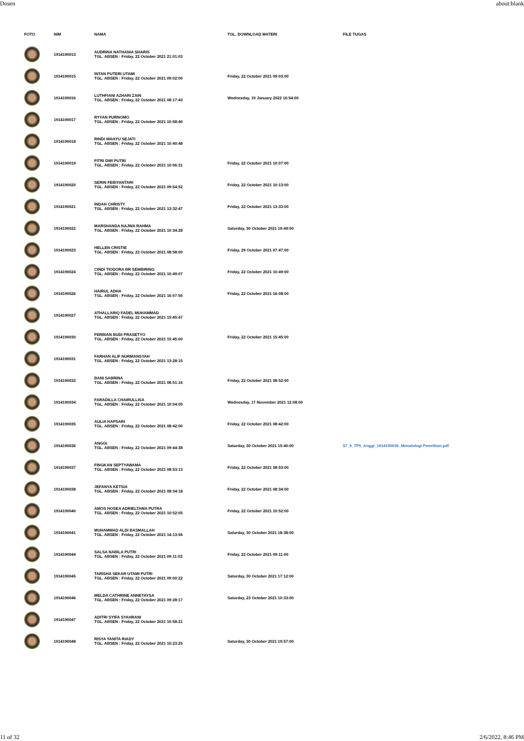Dosen about:blank
| FOTO | NIM | NAMA | TGL. DOWNLOAD MATERI | FILE TUGAS |
| --- | --- | --- | --- | --- |
| | 1914190013 | AUDRINA NATHANIA SHARIS TGL. ABSEN : Friday, 22 October 2021 21:01:03 | | |
| | 1914190015 | INTAN PUTERI UTAMI TGL. ABSEN : Friday, 22 October 2021 09:02:00 | Friday, 22 October 2021 09:03:00 | |
| | 1914190016 | LUTHFIANI AZHARI ZAIN TGL. ABSEN : Friday, 22 October 2021 08:17:43 | Wednesday, 19 January 2022 16:54:00 | |
| | 1914190017 | RYYAN PURNOMO TGL. ABSEN : Friday, 22 October 2021 10:58:40 | | |
| | 1914190018 | RINDI WAHYU SEJATI TGL. ABSEN : Friday, 22 October 2021 10:40:48 | | |
| | 1914190019 | FITRI DWI PUTRI TGL. ABSEN : Friday, 22 October 2021 10:06:31 | Friday, 22 October 2021 10:07:00 | |
| | 1914190020 | SERIN FEBIYANTARI TGL. ABSEN : Friday, 22 October 2021 09:54:52 | Friday, 22 October 2021 10:13:00 | |
| | 1914190021 | INDAH CHRISTY TGL. ABSEN : Friday, 22 October 2021 13:32:47 | Friday, 22 October 2021 13:33:00 | |
| | 1914190022 | MARSHANDA NAJWA RAHMA TGL. ABSEN : Friday, 22 October 2021 10:34:28 | Saturday, 30 October 2021 19:49:00 | |
| | 1914190023 | HELLEN CRISTIE TGL. ABSEN : Friday, 22 October 2021 08:58:00 | Friday, 29 October 2021 07:47:00 | |
| | 1914190024 | CINDI TIODORA BR SEMBIRING TGL. ABSEN : Friday, 22 October 2021 10:49:07 | Friday, 22 October 2021 10:49:00 | |
| | 1914190026 | HAIRUL ADHA TGL. ABSEN : Friday, 22 October 2021 16:07:55 | Friday, 22 October 2021 16:08:00 | |
| | 1914190027 | ATHALLARIQ FADEL MUHAMMAD TGL. ABSEN : Friday, 22 October 2021 15:45:47 | | |
| | 1914190030 | FERBIAN BUDI PRASETYO TGL. ABSEN : Friday, 22 October 2021 15:45:00 | Friday, 22 October 2021 15:45:00 | |
| | 1914190031 | FARHAN ALIF NURMANSYAH TGL. ABSEN : Friday, 22 October 2021 13:28:15 | | |
| | 1914190032 | BANI SABRINA TGL. ABSEN : Friday, 22 October 2021 08:51:16 | Friday, 22 October 2021 08:52:00 | |
| | 1914190034 | FARADILLA CHAIRULLISA TGL. ABSEN : Friday, 22 October 2021 10:04:05 | Wednesday, 17 November 2021 12:08:00 | |
| | 1914190035 | AULIA HAPSARI TGL. ABSEN : Friday, 22 October 2021 08:42:00 | Friday, 22 October 2021 08:42:00 | |
| | 1914190036 | ANGGI TGL. ABSEN : Friday, 22 October 2021 09:44:38 | Saturday, 30 October 2021 15:40:00 | 57_9_TP5_Anggi_1914190036_Metodologi Penelitian.pdf |
| | 1914190037 | FINGKAN SEPTYAWAMA TGL. ABSEN : Friday, 22 October 2021 08:53:13 | Friday, 22 October 2021 08:53:00 | |
| | 1914190038 | JEFANYA KETSIA TGL. ABSEN : Friday, 22 October 2021 08:34:18 | Friday, 22 October 2021 08:34:00 | |
| | 1914190040 | AMOS HOSEA ADRIELTAMA PUTRA TGL. ABSEN : Friday, 22 October 2021 10:52:05 | Friday, 22 October 2021 10:52:00 | |
| | 1914190041 | MUHAMMAD ALDI BASMALLAH TGL. ABSEN : Friday, 22 October 2021 14:13:56 | Saturday, 30 October 2021 18:38:00 | |
| | 1914190044 | SALSA NABILA PUTRI TGL. ABSEN : Friday, 22 October 2021 09:11:03 | Friday, 22 October 2021 09:11:00 | |
| | 1914190045 | TARISHA SEKAR UTAMI PUTRI TGL. ABSEN : Friday, 22 October 2021 09:00:22 | Saturday, 30 October 2021 17:12:00 | |
| | 1914190046 | MELDA CATHRINE ANNETAYSA TGL. ABSEN : Friday, 22 October 2021 09:28:17 | Saturday, 23 October 2021 10:33:00 | |
| | 1914190047 | ADITRI SYIFA SYAHRANI TGL. ABSEN : Friday, 22 October 2021 10:58:21 | | |
| | 1914190048 | RISYA YANITA RIADY TGL. ABSEN : Friday, 22 October 2021 10:23:25 | Saturday, 30 October 2021 19:57:00 | |
11 of 32 2/6/2022, 8:46 PM